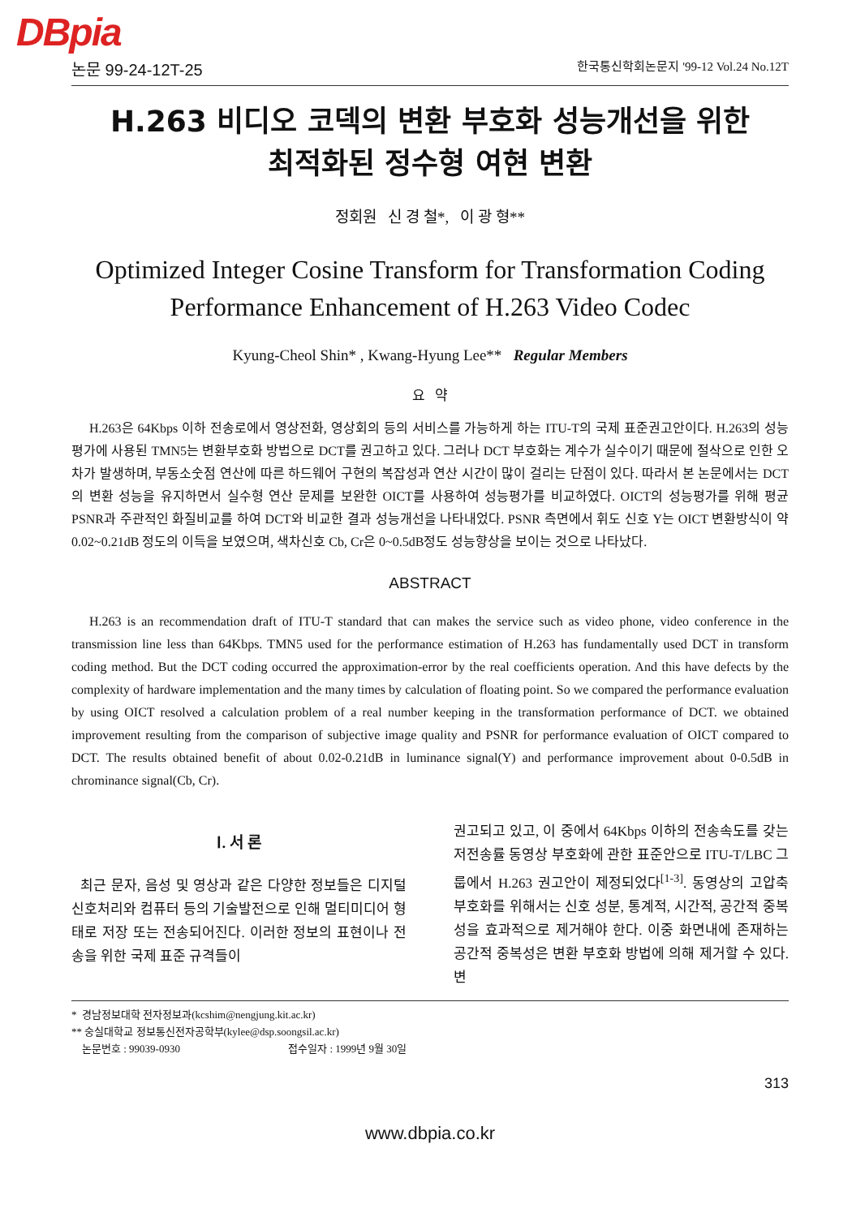DBpia
논문 99-24-12T-25 한국통신학회논문지 '99-12 Vol.24 No.12T
H.263 비디오 코덱의 변환 부호화 성능개선을 위한
최적화된 정수형 여현 변환
정회원 신 경 철*, 이 광 형**
Optimized Integer Cosine Transform for Transformation Coding
Performance Enhancement of H.263 Video Codec
Kyung-Cheol Shin* , Kwang-Hyung Lee** Regular Members
요 약
H.263은 64Kbps 이하 전송로에서 영상전화, 영상회의 등의 서비스를 가능하게 하는 ITU-T의 국제 표준권고안이다. H.263의 성능 평가에 사용된 TMN5는 변환부호화 방법으로 DCT를 권고하고 있다. 그러나 DCT 부호화는 계수가 실수이기 때문에 절삭으로 인한 오차가 발생하며, 부동소숫점 연산에 따른 하드웨어 구현의 복잡성과 연산 시간이 많이 걸리는 단점이 있다. 따라서 본 논문에서는 DCT의 변환 성능을 유지하면서 실수형 연산 문제를 보완한 OICT를 사용하여 성능평가를 비교하였다. OICT의 성능평가를 위해 평균 PSNR과 주관적인 화질비교를 하여 DCT와 비교한 결과 성능개선을 나타내었다. PSNR 측면에서 휘도 신호 Y는 OICT 변환방식이 약 0.02~0.21dB 정도의 이득을 보였으며, 색차신호 Cb, Cr은 0~0.5dB정도 성능향상을 보이는 것으로 나타났다.
ABSTRACT
H.263 is an recommendation draft of ITU-T standard that can makes the service such as video phone, video conference in the transmission line less than 64Kbps. TMN5 used for the performance estimation of H.263 has fundamentally used DCT in transform coding method. But the DCT coding occurred the approximation-error by the real coefficients operation. And this have defects by the complexity of hardware implementation and the many times by calculation of floating point. So we compared the performance evaluation by using OICT resolved a calculation problem of a real number keeping in the transformation performance of DCT. we obtained improvement resulting from the comparison of subjective image quality and PSNR for performance evaluation of OICT compared to DCT. The results obtained benefit of about 0.02-0.21dB in luminance signal(Y) and performance improvement about 0-0.5dB in chrominance signal(Cb, Cr).
Ⅰ. 서 론
최근 문자, 음성 및 영상과 같은 다양한 정보들은 디지털 신호처리와 컴퓨터 등의 기술발전으로 인해 멀티미디어 형태로 저장 또는 전송되어진다. 이러한 정보의 표현이나 전송을 위한 국제 표준 규격들이
권고되고 있고, 이 중에서 64Kbps 이하의 전송속도를 갖는 저전송률 동영상 부호화에 관한 표준안으로 ITU-T/LBC 그룹에서 H.263 권고안이 제정되었다<sup>[1-3]</sup>. 동영상의 고압축 부호화를 위해서는 신호 성분, 통계적, 시간적, 공간적 중복성을 효과적으로 제거해야 한다. 이중 화면내에 존재하는 공간적 중복성은 변환 부호화 방법에 의해 제거할 수 있다. 변
* 경남정보대학 전자정보과(kcshim@nengjung.kit.ac.kr)
** 숭실대학교 정보통신전자공학부(kylee@dsp.soongsil.ac.kr)
논문번호 : 99039-0930 접수일자 : 1999년 9월 30일
313
www.dbpia.co.kr